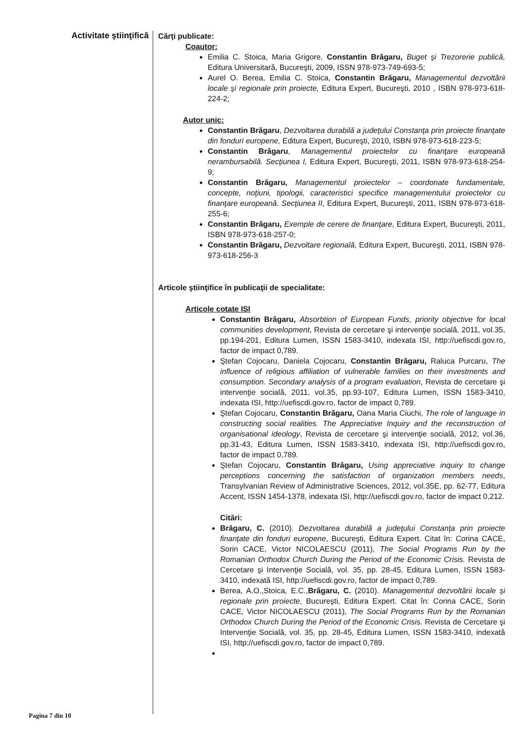Activitate ştiinţifică
Cărţi publicate:
Coautor:
Emilia C. Stoica, Maria Grigore, Constantin Brăgaru, Buget şi Trezorerie publică, Editura Universitară, Bucureşti, 2009, ISSN 978-973-749-693-5;
Aurel O. Berea, Emilia C. Stoica, Constantin Brăgaru, Managementul dezvoltării locale şi regionale prin proiecte, Editura Expert, Bucureşti, 2010 , ISBN 978-973-618-224-2;
Autor unic:
Constantin Brăgaru, Dezvoltarea durabilă a judeţului Constanţa prin proiecte finanţate din fonduri europene, Editura Expert, Bucureşti, 2010, ISBN 978-973-618-223-5;
Constantin Brăgaru, Managementul proiectelor cu finanţare europeană nerambursabilă. Secţiunea I, Editura Expert, Bucureşti, 2011, ISBN 978-973-618-254-9;
Constantin Brăgaru, Managementul proiectelor – coordonate fundamentale, concepte, noţiuni, tipologii, caracteristici specifice managementului proiectelor cu finanţare europeană. Secţiunea II, Editura Expert, Bucureşti, 2011, ISBN 978-973-618-255-6;
Constantin Brăgaru, Exemple de cerere de finanţare, Editura Expert, Bucureşti, 2011, ISBN 978-973-618-257-0;
Constantin Brăgaru, Dezvoltare regională, Editura Expert, Bucureşti, 2011, ISBN 978-973-618-256-3
Articole ştiinţifice în publicaţii de specialitate:
Articole cotate ISI
Constantin Brăgaru, Absorbtion of European Funds, priority objective for local communities development, Revista de cercetare şi intervenţie socială, 2011, vol.35, pp.194-201, Editura Lumen, ISSN 1583-3410, indexata ISI, http://uefiscdi.gov.ro, factor de impact 0,789.
Ştefan Cojocaru, Daniela Cojocaru, Constantin Brăgaru, Raluca Purcaru, The influence of religious affiliation of vulnerable families on their investments and consumption. Secondary analysis of a program evaluation, Revista de cercetare şi intervenţie socială, 2011, vol.35, pp.93-107, Editura Lumen, ISSN 1583-3410, indexata ISI, http://uefiscdi.gov.ro, factor de impact 0,789.
Ştefan Cojocaru, Constantin Brăgaru, Oana Maria Ciuchi, The role of language in constructing social realities. The Appreciative Inquiry and the reconstruction of organisational ideology, Revista de cercetare şi intervenţie socială, 2012, vol.36, pp.31-43, Editura Lumen, ISSN 1583-3410, indexata ISI, http://uefiscdi.gov.ro, factor de impact 0,789.
Ştefan Cojocaru, Constantin Brăgaru, Using appreciative inquiry to change perceptions concerning the satisfaction of organization members needs, Transylvanian Review of Administrative Sciences, 2012, vol.35E, pp. 62-77, Editura Accent, ISSN 1454-1378, indexata ISI, http://uefiscdi.gov.ro, factor de impact 0,212.
Citări:
Brăgaru, C. (2010). Dezvoltarea durabilă a judeţului Constanţa prin proiecte finanţate din fonduri europene, Bucureşti, Editura Expert. Citat în: Corina CACE, Sorin CACE, Victor NICOLAESCU (2011), The Social Programs Run by the Romanian Orthodox Church During the Period of the Economic Crisis. Revista de Cercetare şi Intervenţie Socială, vol. 35, pp. 28-45, Editura Lumen, ISSN 1583-3410, indexată ISI, http://uefiscdi.gov.ro, factor de impact 0,789.
Berea, A.O.,Stoica, E.C.,Brăgaru, C. (2010). Managementul dezvoltării locale şi regionale prin proiecte, Bucureşti, Editura Expert. Citat în: Corina CACE, Sorin CACE, Victor NICOLAESCU (2011), The Social Programs Run by the Romanian Orthodox Church During the Period of the Economic Crisis. Revista de Cercetare şi Intervenţie Socială, vol. 35, pp. 28-45, Editura Lumen, ISSN 1583-3410, indexată ISI, http://uefiscdi.gov.ro, factor de impact 0,789.
Pagina 7 din 10